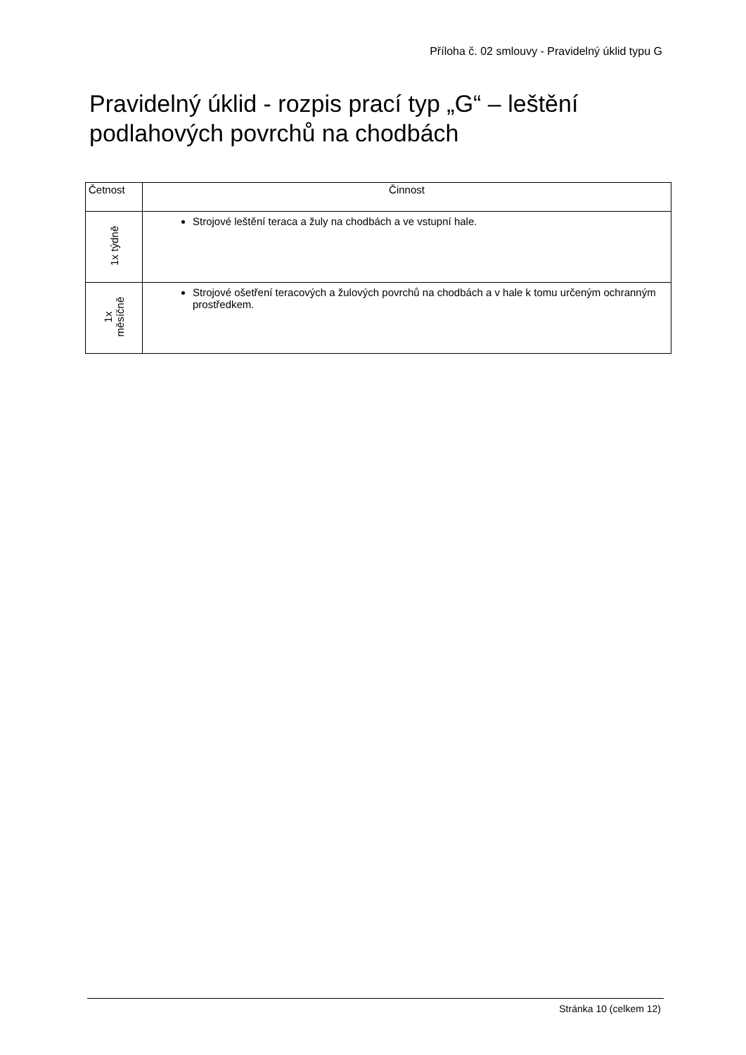Příloha č. 02 smlouvy - Pravidelný úklid typu G
Pravidelný úklid - rozpis prací typ „G“ – leštění podlahových povrchů na chodbách
| Četnost | Činnost |
| --- | --- |
| 1x týdně | Strojové leštění teraca a žuly na chodbách a ve vstupní hale. |
| 1x měsíčně | Strojové ošetření teracových a žulových povrchů na chodbách a v hale k tomu určeným ochranným prostředkem. |
Stránka 10 (celkem 12)